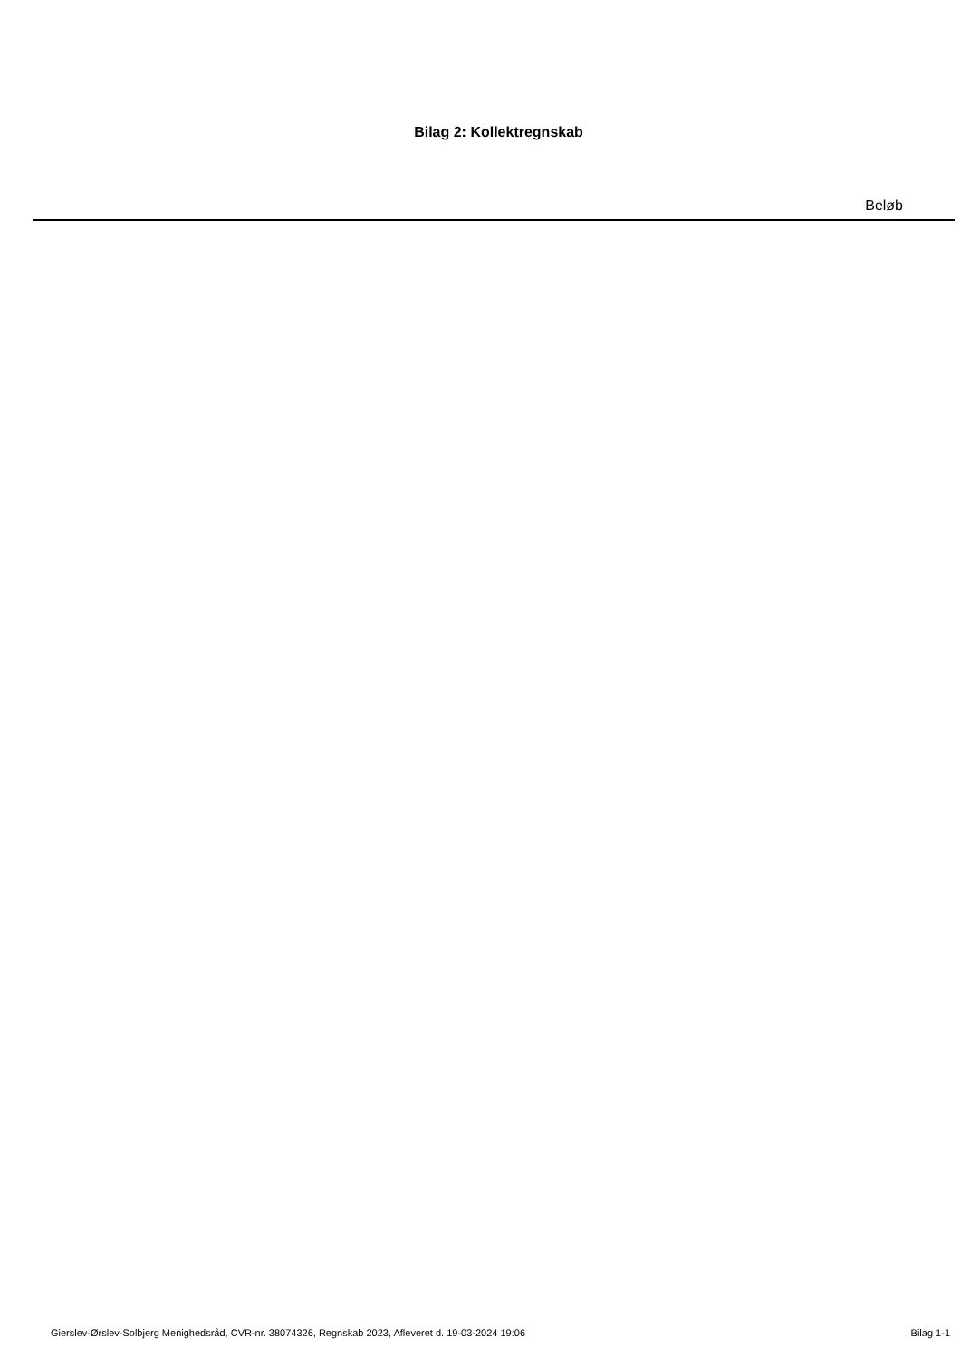Bilag 2: Kollektregnskab
| Beløb |
| --- |
Gierslev-Ørslev-Solbjerg Menighedsråd, CVR-nr. 38074326, Regnskab 2023, Afleveret d. 19-03-2024 19:06 Bilag 1-1